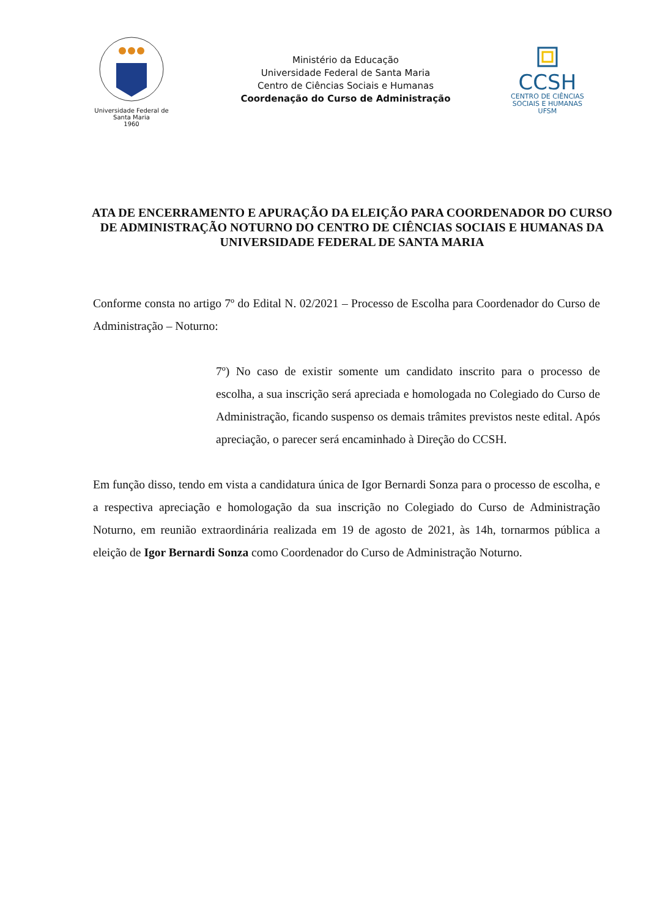Universidade Federal de Santa Maria
1960
Ministério da Educação
Universidade Federal de Santa Maria
Centro de Ciências Sociais e Humanas
Coordenação do Curso de Administração
CCSH
CENTRO DE CIÊNCIAS
SOCIAIS E HUMANAS
UFSM
ATA DE ENCERRAMENTO E APURAÇÃO DA ELEIÇÃO PARA COORDENADOR DO CURSO DE ADMINISTRAÇÃO NOTURNO DO CENTRO DE CIÊNCIAS SOCIAIS E HUMANAS DA UNIVERSIDADE FEDERAL DE SANTA MARIA
Conforme consta no artigo 7º do Edital N. 02/2021 – Processo de Escolha para Coordenador do Curso de Administração – Noturno:
7º) No caso de existir somente um candidato inscrito para o processo de escolha, a sua inscrição será apreciada e homologada no Colegiado do Curso de Administração, ficando suspenso os demais trâmites previstos neste edital. Após apreciação, o parecer será encaminhado à Direção do CCSH.
Em função disso, tendo em vista a candidatura única de Igor Bernardi Sonza para o processo de escolha, e a respectiva apreciação e homologação da sua inscrição no Colegiado do Curso de Administração Noturno, em reunião extraordinária realizada em 19 de agosto de 2021, às 14h, tornarmos pública a eleição de Igor Bernardi Sonza como Coordenador do Curso de Administração Noturno.